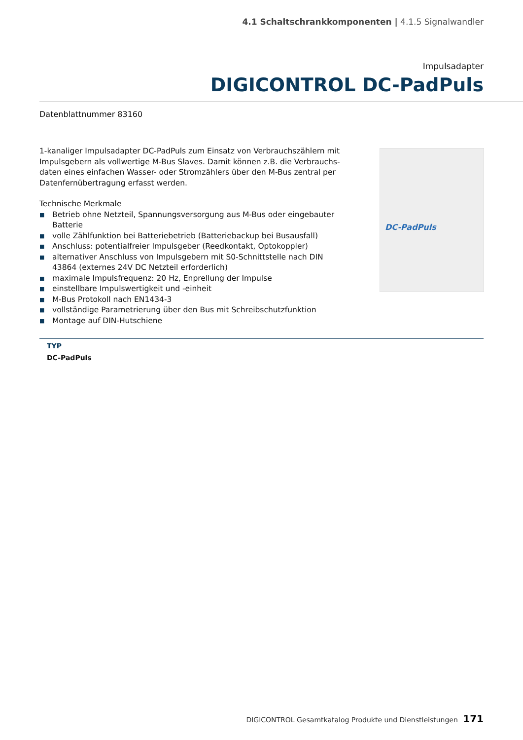4.1 Schaltschrankkomponenten | 4.1.5 Signalwandler
Impulsadapter
DIGICONTROL DC-PadPuls
Datenblattnummer 83160
1-kanaliger Impulsadapter DC-PadPuls zum Einsatz von Verbrauchszählern mit Impulsgebern als vollwertige M-Bus Slaves. Damit können z.B. die Verbrauchs-daten eines einfachen Wasser- oder Stromzählers über den M-Bus zentral per Datenfernübertragung erfasst werden.
Technische Merkmale
■ Betrieb ohne Netzteil, Spannungsversorgung aus M-Bus oder eingebauter Batterie
■ volle Zählfunktion bei Batteriebetrieb (Batteriebackup bei Busausfall)
■ Anschluss: potentialfreier Impulsgeber (Reedkontakt, Optokoppler)
■ alternativer Anschluss von Impulsgebern mit S0-Schnittstelle nach DIN 43864 (externes 24V DC Netzteil erforderlich)
■ maximale Impulsfrequenz: 20 Hz, Enprellung der Impulse
■ einstellbare Impulswertigkeit und -einheit
■ M-Bus Protokoll nach EN1434-3
■ vollständige Parametrierung über den Bus mit Schreibschutzfunktion
■ Montage auf DIN-Hutschiene
DC-PadPuls
| TYP |
| --- |
| DC-PadPuls |
DIGICONTROL Gesamtkatalog Produkte und Dienstleistungen 171